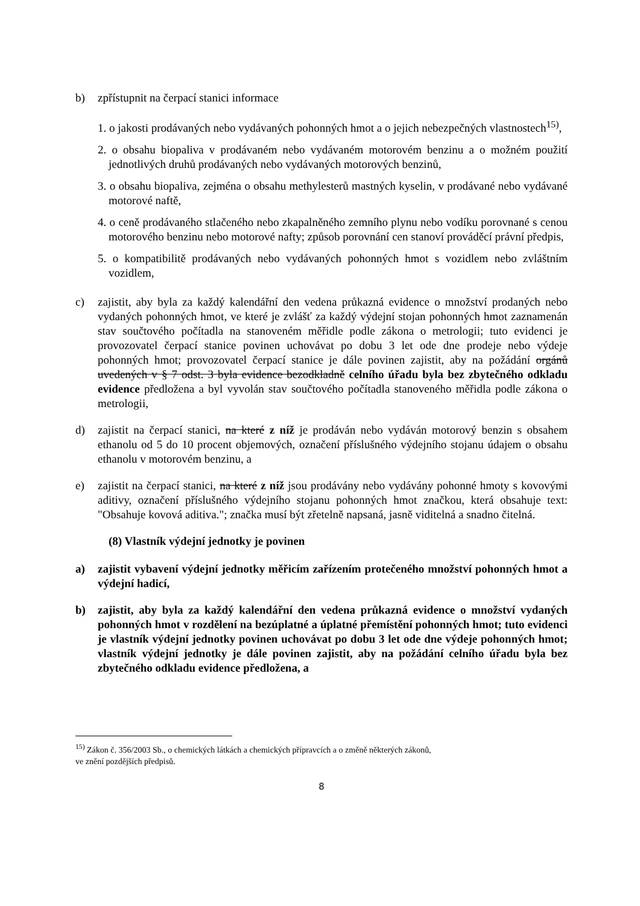b) zpřístupnit na čerpací stanici informace
1. o jakosti prodávaných nebo vydávaných pohonných hmot a o jejich nebezpečných vlastnostech<sup>15)</sup>,
2. o obsahu biopaliva v prodávaném nebo vydávaném motorovém benzinu a o možném použití jednotlivých druhů prodávaných nebo vydávaných motorových benzinů,
3. o obsahu biopaliva, zejména o obsahu methylesterů mastných kyselin, v prodávané nebo vydávané motorové naftě,
4. o ceně prodávaného stlačeného nebo zkapalněného zemního plynu nebo vodíku porovnané s cenou motorového benzinu nebo motorové nafty; způsob porovnání cen stanoví prováděcí právní předpis,
5. o kompatibilitě prodávaných nebo vydávaných pohonných hmot s vozidlem nebo zvláštním vozidlem,
c) zajistit, aby byla za každý kalendářní den vedena průkazná evidence o množství prodaných nebo vydaných pohonných hmot, ve které je zvlášť za každý výdejní stojan pohonných hmot zaznamenán stav součtového počítadla na stanoveném měřidle podle zákona o metrologii; tuto evidenci je provozovatel čerpací stanice povinen uchovávat po dobu 3 let ode dne prodeje nebo výdeje pohonných hmot; provozovatel čerpací stanice je dále povinen zajistit, aby na požádání orgánů uvedených v § 7 odst. 3 byla evidence bezodkladně celního úřadu byla bez zbytečného odkladu evidence předložena a byl vyvolán stav součtového počítadla stanoveného měřidla podle zákona o metrologii,
d) zajistit na čerpací stanici, na které z níž je prodáván nebo vydáván motorový benzin s obsahem ethanolu od 5 do 10 procent objemových, označení příslušného výdejního stojanu údajem o obsahu ethanolu v motorovém benzinu, a
e) zajistit na čerpací stanici, na které z níž jsou prodávány nebo vydávány pohonné hmoty s kovovými aditivy, označení příslušného výdejního stojanu pohonných hmot značkou, která obsahuje text: "Obsahuje kovová aditiva."; značka musí být zřetelně napsaná, jasně viditelná a snadno čitelná.
(8) Vlastník výdejní jednotky je povinen
a) zajistit vybavení výdejní jednotky měřicím zařízením protečeného množství pohonných hmot a výdejní hadicí,
b) zajistit, aby byla za každý kalendářní den vedena průkazná evidence o množství vydaných pohonných hmot v rozdělení na bezúplatné a úplatné přemístění pohonných hmot; tuto evidenci je vlastník výdejní jednotky povinen uchovávat po dobu 3 let ode dne výdeje pohonných hmot; vlastník výdejní jednotky je dále povinen zajistit, aby na požádání celního úřadu byla bez zbytečného odkladu evidence předložena, a
<sup>15)</sup> Zákon č. 356/2003 Sb., o chemických látkách a chemických přípravcích a o změně některých zákonů,
ve znění pozdějších předpisů.
8